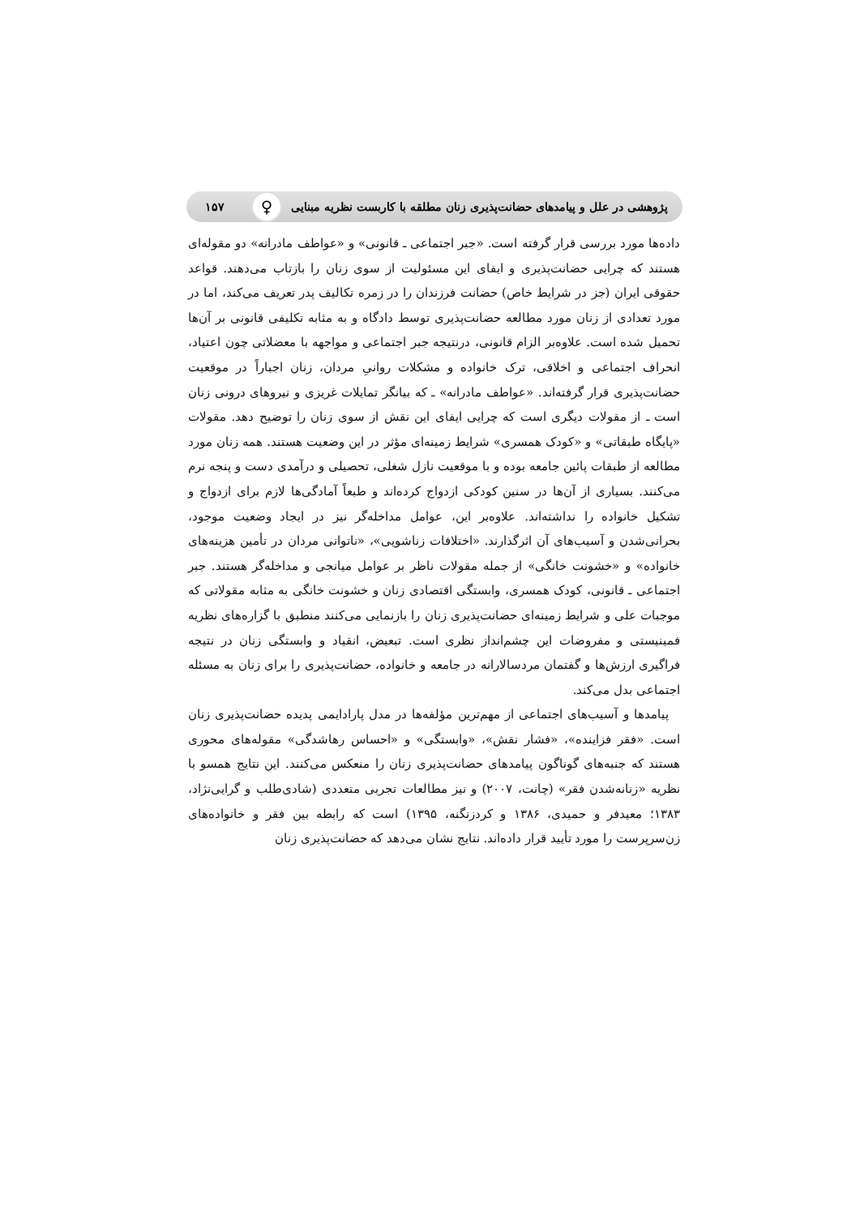پژوهشی در علل و پیامدهای حضانت‌پذیری زنان مطلقه با کاربست نظریه مبنایی ♀ ۱۵۷
داده‌ها مورد بررسی قرار گرفته است. «جبر اجتماعی ـ قانونی» و «عواطف مادرانه» دو مقوله‌ای هستند که چرایی حضانت‌پذیری و ایفای این مسئولیت از سوی زنان را بازتاب می‌دهند. قواعد حقوقی ایران (جز در شرایط خاص) حضانت فرزندان را در زمره تکالیف پدر تعریف می‌کند، اما در مورد تعدادی از زنان مورد مطالعه حضانت‌پذیری توسط دادگاه و به مثابه تکلیفی قانونی بر آن‌ها تحمیل شده است. علاوه‌بر الزام قانونی، درنتیجه جبر اجتماعی و مواجهه با معضلاتی چون اعتیاد، انحراف اجتماعی و اخلاقی، ترک خانواده و مشکلات روانیِ مردان، زنان اجباراً در موقعیت حضانت‌پذیری قرار گرفته‌اند. «عواطف مادرانه» ـ که بیانگر تمایلات غریزی و نیروهای درونی زنان است ـ از مقولات دیگری است که چرایی ایفای این نقش از سوی زنان را توضیح دهد. مقولات «پایگاه طبقاتی» و «کودک همسری» شرایط زمینه‌ای مؤثر در این وضعیت هستند. همه زنان مورد مطالعه از طبقات پائین جامعه بوده و با موقعیت نازل شغلی، تحصیلی و درآمدی دست و پنجه نرم می‌کنند. بسیاری از آن‌ها در سنین کودکی ازدواج کرده‌اند و طبعاً آمادگی‌ها لازم برای ازدواج و تشکیل خانواده را نداشته‌اند. علاوه‌بر این، عوامل مداخله‌گر نیز در ایجاد وضعیت موجود، بحرانی‌شدن و آسیب‌های آن اثرگذارند. «اختلافات زناشویی»، «ناتوانی مردان در تأمین هزینه‌های خانواده» و «خشونت خانگی» از جمله مقولات ناظر بر عوامل میانجی و مداخله‌گر هستند. جبر اجتماعی ـ قانونی، کودک همسری، وابستگی اقتصادی زنان و خشونت خانگی به مثابه مقولاتی که موجبات علی و شرایط زمینه‌ای حضانت‌پذیری زنان را بازنمایی می‌کنند منطبق با گزاره‌های نظریه فمینیستی و مفروضات این چشم‌انداز نظری است. تبعیض، انقیاد و وابستگی زنان در نتیجه فراگیری ارزش‌ها و گفتمان مردسالارانه در جامعه و خانواده، حضانت‌پذیری را برای زنان به مسئله اجتماعی بدل می‌کند.
پیامدها و آسیب‌های اجتماعی از مهم‌ترین مؤلفه‌ها در مدل پارادایمی پدیده حضانت‌پذیری زنان است. «فقر فزاینده»، «فشار نقش»، «وابستگی» و «احساس رهاشدگی» مقوله‌های محوری هستند که جنبه‌های گوناگون پیامدهای حضانت‌پذیری زنان را منعکس می‌کنند. این نتایج همسو با نظریه «زنانه‌شدن فقر» (چانت، ۲۰۰۷) و نیز مطالعات تجربی متعددی (شادی‌طلب و گرایی‌نژاد، ۱۳۸۳؛ معیدفر و حمیدی، ۱۳۸۶ و کردزنگنه، ۱۳۹۵) است که رابطه بین فقر و خانواده‌های زن‌سرپرست را مورد تأیید قرار داده‌اند. نتایج نشان می‌دهد که حضانت‌پذیری زنان